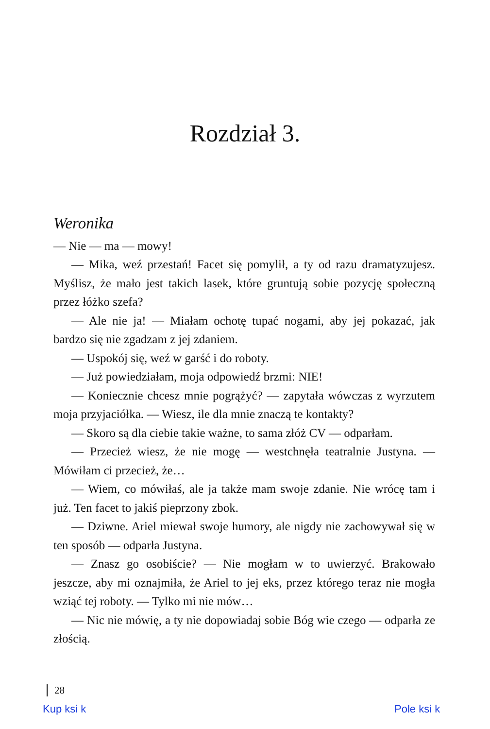Rozdział 3.
Weronika
— Nie — ma — mowy!
— Mika, weź przestań! Facet się pomylił, a ty od razu dramatyzujesz. Myślisz, że mało jest takich lasek, które gruntują sobie pozycję społeczną przez łóżko szefa?
— Ale nie ja! — Miałam ochotę tupać nogami, aby jej pokazać, jak bardzo się nie zgadzam z jej zdaniem.
— Uspokój się, weź w garść i do roboty.
— Już powiedziałam, moja odpowiedź brzmi: NIE!
— Koniecznie chcesz mnie pogrążyć? — zapytała wówczas z wyrzutem moja przyjaciółka. — Wiesz, ile dla mnie znaczą te kontakty?
— Skoro są dla ciebie takie ważne, to sama złóż CV — odparłam.
— Przecież wiesz, że nie mogę — westchnęła teatralnie Justyna. — Mówiłam ci przecież, że…
— Wiem, co mówiłaś, ale ja także mam swoje zdanie. Nie wrócę tam i już. Ten facet to jakiś pieprzony zbok.
— Dziwne. Ariel miewał swoje humory, ale nigdy nie zachowywał się w ten sposób — odparła Justyna.
— Znasz go osobiście? — Nie mogłam w to uwierzyć. Brakowało jeszcze, aby mi oznajmiła, że Ariel to jej eks, przez którego teraz nie mogła wziąć tej roboty. — Tylko mi nie mów…
— Nic nie mówię, a ty nie dopowiadaj sobie Bóg wie czego — odparła ze złością.
28
Kup ksi k Pole ksi k